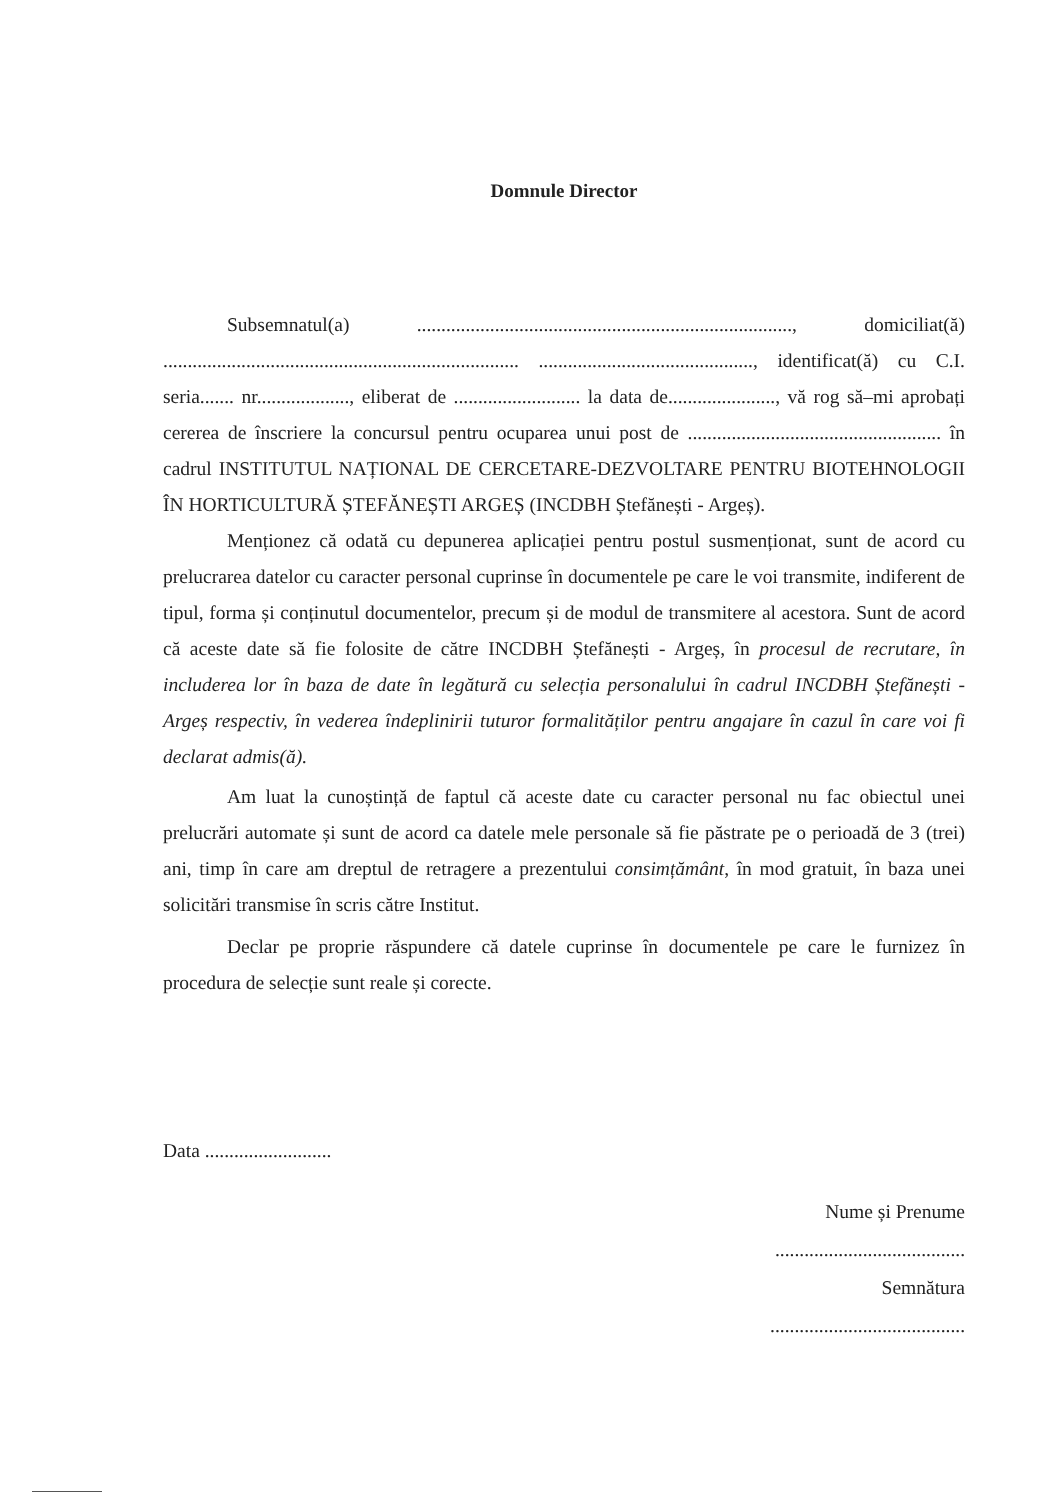Domnule Director
Subsemnatul(a) ............................................................................., domiciliat(ă) ......................................................................... ............................................, identificat(ă) cu C.I. seria....... nr..................., eliberat de .......................... la data de......................, vă rog să–mi aprobați cererea de înscriere la concursul pentru ocuparea unui post de .................................................... în cadrul INSTITUTUL NAȚIONAL DE CERCETARE-DEZVOLTARE PENTRU BIOTEHNOLOGII ÎN HORTICULTURĂ ȘTEFĂNEȘTI ARGEȘ (INCDBH Ștefănești - Argeș).
Menționez că odată cu depunerea aplicației pentru postul susmenționat, sunt de acord cu prelucrarea datelor cu caracter personal cuprinse în documentele pe care le voi transmite, indiferent de tipul, forma și conținutul documentelor, precum și de modul de transmitere al acestora. Sunt de acord că aceste date să fie folosite de către INCDBH Ștefănești - Argeș, în procesul de recrutare, în includerea lor în baza de date în legătură cu selecția personalului în cadrul INCDBH Ștefănești - Argeș respectiv, în vederea îndeplinirii tuturor formalităților pentru angajare în cazul în care voi fi declarat admis(ă).
Am luat la cunoștință de faptul că aceste date cu caracter personal nu fac obiectul unei prelucrări automate și sunt de acord ca datele mele personale să fie păstrate pe o perioadă de 3 (trei) ani, timp în care am dreptul de retragere a prezentului consimțământ, în mod gratuit, în baza unei solicitări transmise în scris către Institut.
Declar pe proprie răspundere că datele cuprinse în documentele pe care le furnizez în procedura de selecție sunt reale și corecte.
Data ..........................
Nume și Prenume
.......................................
Semnătura
........................................